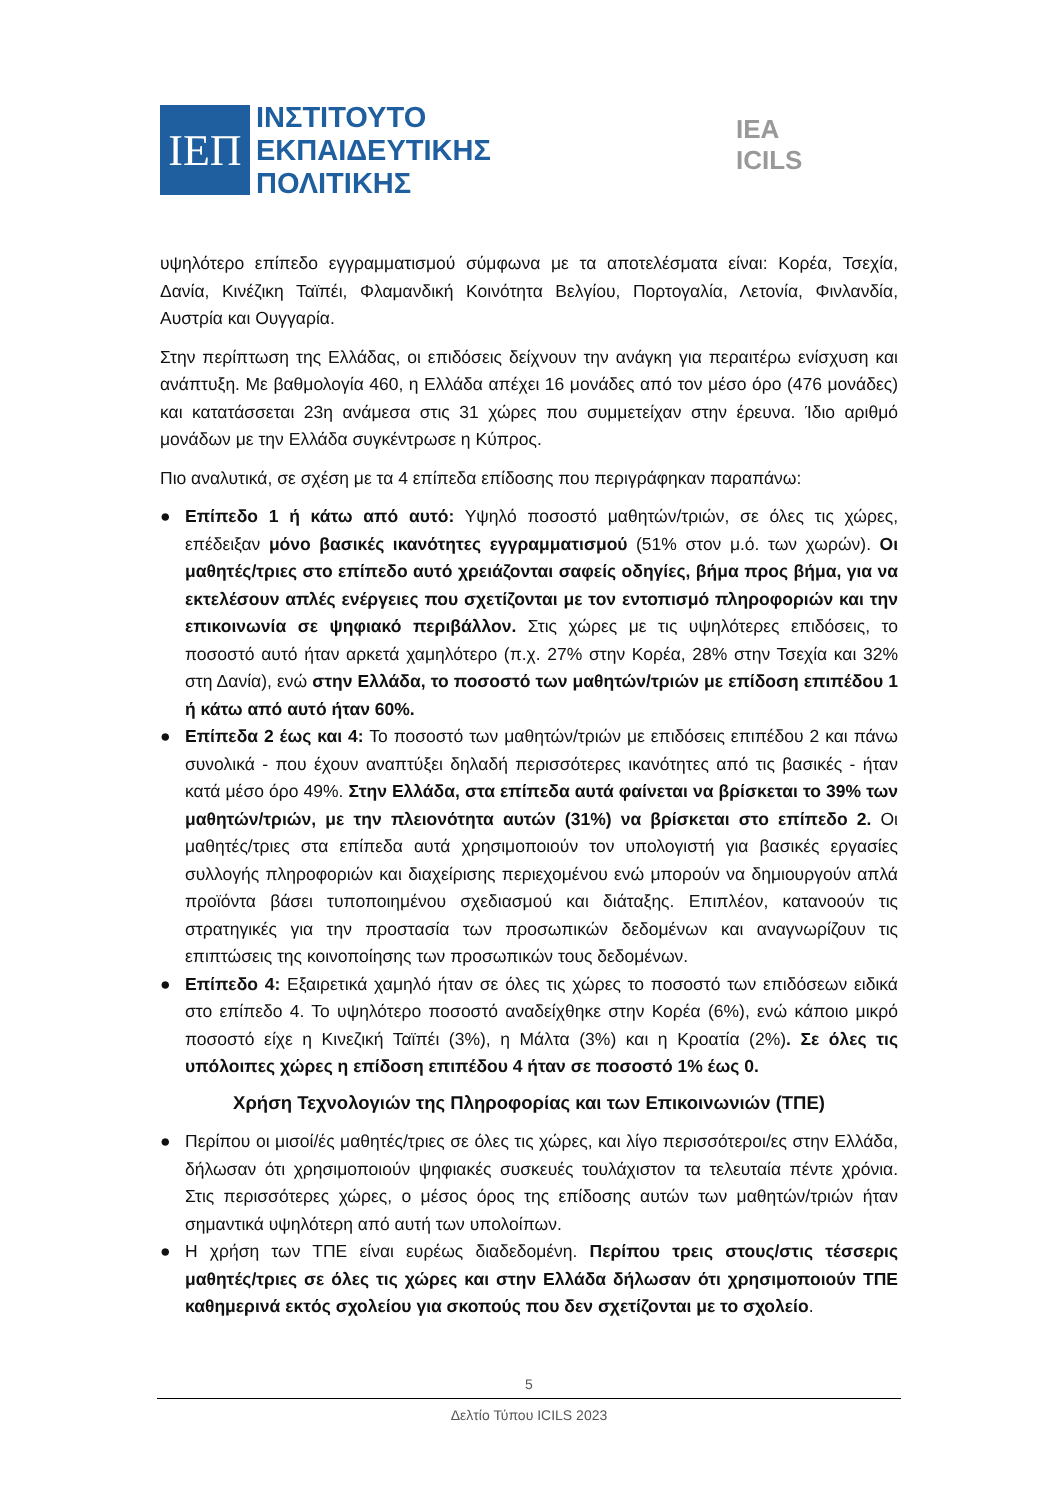ΙΕΠ
ΙΝΣΤΙΤΟΥΤΟ
ΕΚΠΑΙΔΕΥΤΙΚΗΣ
ΠΟΛΙΤΙΚΗΣ
IEA ICILS
υψηλότερο επίπεδο εγγραμματισμού σύμφωνα με τα αποτελέσματα είναι: Κορέα, Τσεχία, Δανία, Κινέζικη Ταϊπέι, Φλαμανδική Κοινότητα Βελγίου, Πορτογαλία, Λετονία, Φινλανδία, Αυστρία και Ουγγαρία.
Στην περίπτωση της Ελλάδας, οι επιδόσεις δείχνουν την ανάγκη για περαιτέρω ενίσχυση και ανάπτυξη. Με βαθμολογία 460, η Ελλάδα απέχει 16 μονάδες από τον μέσο όρο (476 μονάδες) και κατατάσσεται 23η ανάμεσα στις 31 χώρες που συμμετείχαν στην έρευνα. Ίδιο αριθμό μονάδων με την Ελλάδα συγκέντρωσε η Κύπρος.
Πιο αναλυτικά, σε σχέση με τα 4 επίπεδα επίδοσης που περιγράφηκαν παραπάνω:
● Επίπεδο 1 ή κάτω από αυτό: Υψηλό ποσοστό μαθητών/τριών, σε όλες τις χώρες, επέδειξαν μόνο βασικές ικανότητες εγγραμματισμού (51% στον μ.ό. των χωρών). Οι μαθητές/τριες στο επίπεδο αυτό χρειάζονται σαφείς οδηγίες, βήμα προς βήμα, για να εκτελέσουν απλές ενέργειες που σχετίζονται με τον εντοπισμό πληροφοριών και την επικοινωνία σε ψηφιακό περιβάλλον. Στις χώρες με τις υψηλότερες επιδόσεις, το ποσοστό αυτό ήταν αρκετά χαμηλότερο (π.χ. 27% στην Κορέα, 28% στην Τσεχία και 32% στη Δανία), ενώ στην Ελλάδα, το ποσοστό των μαθητών/τριών με επίδοση επιπέδου 1 ή κάτω από αυτό ήταν 60%.
● Επίπεδα 2 έως και 4: Το ποσοστό των μαθητών/τριών με επιδόσεις επιπέδου 2 και πάνω συνολικά - που έχουν αναπτύξει δηλαδή περισσότερες ικανότητες από τις βασικές - ήταν κατά μέσο όρο 49%. Στην Ελλάδα, στα επίπεδα αυτά φαίνεται να βρίσκεται το 39% των μαθητών/τριών, με την πλειονότητα αυτών (31%) να βρίσκεται στο επίπεδο 2. Οι μαθητές/τριες στα επίπεδα αυτά χρησιμοποιούν τον υπολογιστή για βασικές εργασίες συλλογής πληροφοριών και διαχείρισης περιεχομένου ενώ μπορούν να δημιουργούν απλά προϊόντα βάσει τυποποιημένου σχεδιασμού και διάταξης. Επιπλέον, κατανοούν τις στρατηγικές για την προστασία των προσωπικών δεδομένων και αναγνωρίζουν τις επιπτώσεις της κοινοποίησης των προσωπικών τους δεδομένων.
● Επίπεδο 4: Εξαιρετικά χαμηλό ήταν σε όλες τις χώρες το ποσοστό των επιδόσεων ειδικά στο επίπεδο 4. Το υψηλότερο ποσοστό αναδείχθηκε στην Κορέα (6%), ενώ κάποιο μικρό ποσοστό είχε η Κινεζική Ταϊπέι (3%), η Μάλτα (3%) και η Κροατία (2%). Σε όλες τις υπόλοιπες χώρες η επίδοση επιπέδου 4 ήταν σε ποσοστό 1% έως 0.
Χρήση Τεχνολογιών της Πληροφορίας και των Επικοινωνιών (ΤΠΕ)
● Περίπου οι μισοί/ές μαθητές/τριες σε όλες τις χώρες, και λίγο περισσότεροι/ες στην Ελλάδα, δήλωσαν ότι χρησιμοποιούν ψηφιακές συσκευές τουλάχιστον τα τελευταία πέντε χρόνια. Στις περισσότερες χώρες, ο μέσος όρος της επίδοσης αυτών των μαθητών/τριών ήταν σημαντικά υψηλότερη από αυτή των υπολοίπων.
● Η χρήση των ΤΠΕ είναι ευρέως διαδεδομένη. Περίπου τρεις στους/στις τέσσερις μαθητές/τριες σε όλες τις χώρες και στην Ελλάδα δήλωσαν ότι χρησιμοποιούν ΤΠΕ καθημερινά εκτός σχολείου για σκοπούς που δεν σχετίζονται με το σχολείο.
5
Δελτίο Τύπου ICILS 2023